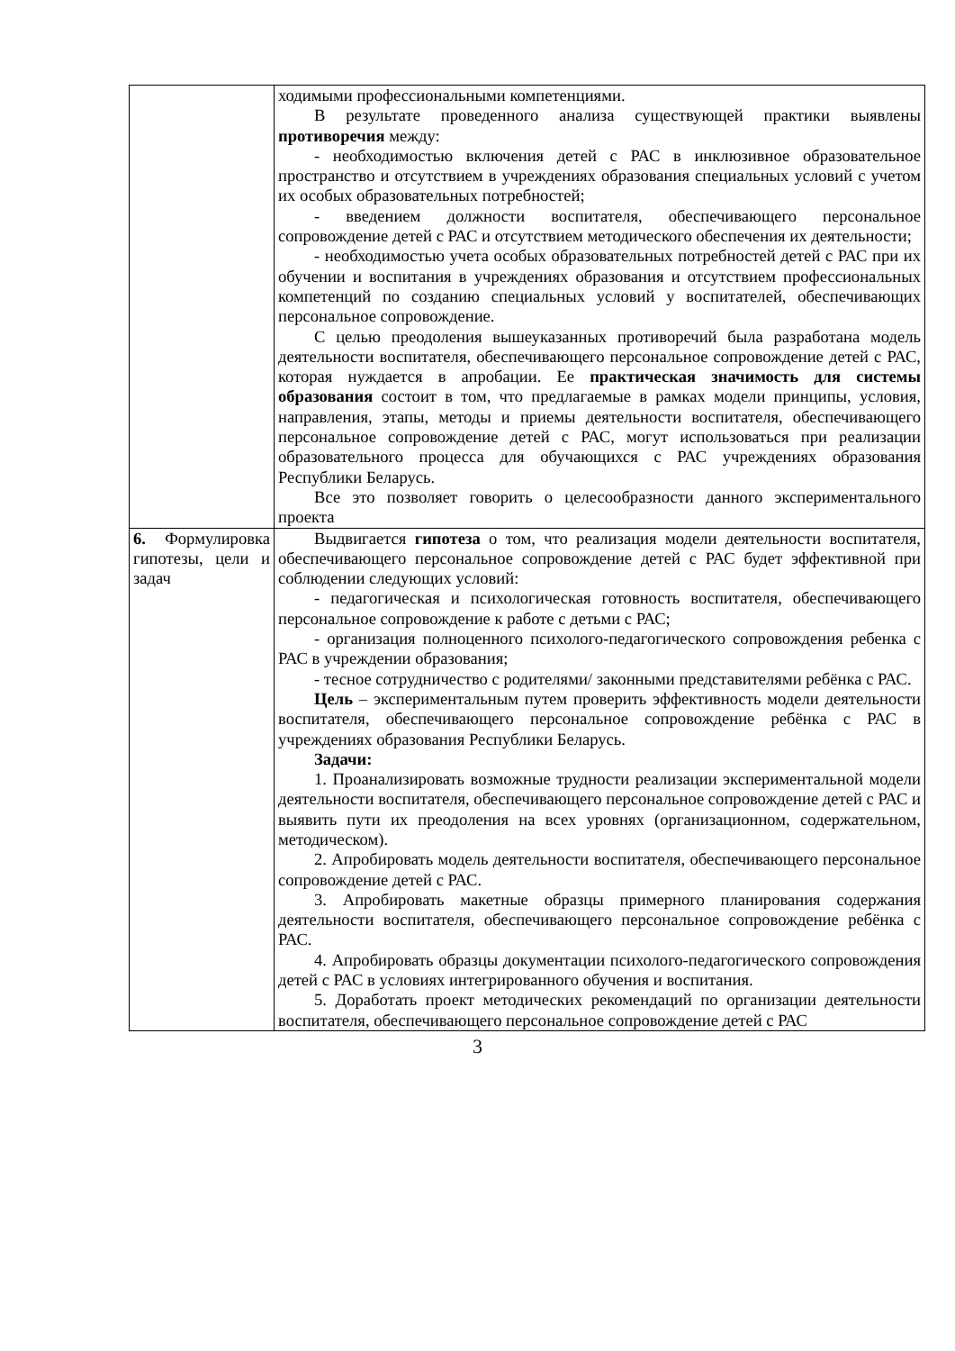| | ходимыми профессиональными компетенциями. В результате проведенного анализа существующей практики выявлены противоречия между: - необходимостью включения детей с РАС в инклюзивное образовательное пространство и отсутствием в учреждениях образования специальных условий с учетом их особых образовательных потребностей; - введением должности воспитателя, обеспечивающего персональное сопровождение детей с РАС и отсутствием методического обеспечения их деятельности; - необходимостью учета особых образовательных потребностей детей с РАС при их обучении и воспитания в учреждениях образования и отсутствием профессиональных компетенций по созданию специальных условий у воспитателей, обеспечивающих персональное сопровождение. С целью преодоления вышеуказанных противоречий была разработана модель деятельности воспитателя, обеспечивающего персональное сопровождение детей с РАС, которая нуждается в апробации. Ее практическая значимость для системы образования состоит в том, что предлагаемые в рамках модели принципы, условия, направления, этапы, методы и приемы деятельности воспитателя, обеспечивающего персональное сопровождение детей с РАС, могут использоваться при реализации образовательного процесса для обучающихся с РАС учреждениях образования Республики Беларусь. Все это позволяет говорить о целесообразности данного экспериментального проекта |
| 6. Формулировка гипотезы, цели и задач | Выдвигается гипотеза о том, что реализация модели деятельности воспитателя, обеспечивающего персональное сопровождение детей с РАС будет эффективной при соблюдении следующих условий: - педагогическая и психологическая готовность воспитателя, обеспечивающего персональное сопровождение к работе с детьми с РАС; - организация полноценного психолого-педагогического сопровождения ребенка с РАС в учреждении образования; - тесное сотрудничество с родителями/ законными представителями ребёнка с РАС. Цель – экспериментальным путем проверить эффективность модели деятельности воспитателя, обеспечивающего персональное сопровождение ребёнка с РАС в учреждениях образования Республики Беларусь. Задачи: 1. Проанализировать возможные трудности реализации экспериментальной модели деятельности воспитателя, обеспечивающего персональное сопровождение детей с РАС и выявить пути их преодоления на всех уровнях (организационном, содержательном, методическом). 2. Апробировать модель деятельности воспитателя, обеспечивающего персональное сопровождение детей с РАС. 3. Апробировать макетные образцы примерного планирования содержания деятельности воспитателя, обеспечивающего персональное сопровождение ребёнка с РАС. 4. Апробировать образцы документации психолого-педагогического сопровождения детей с РАС в условиях интегрированного обучения и воспитания. 5. Доработать проект методических рекомендаций по организации деятельности воспитателя, обеспечивающего персональное сопровождение детей с РАС |
3